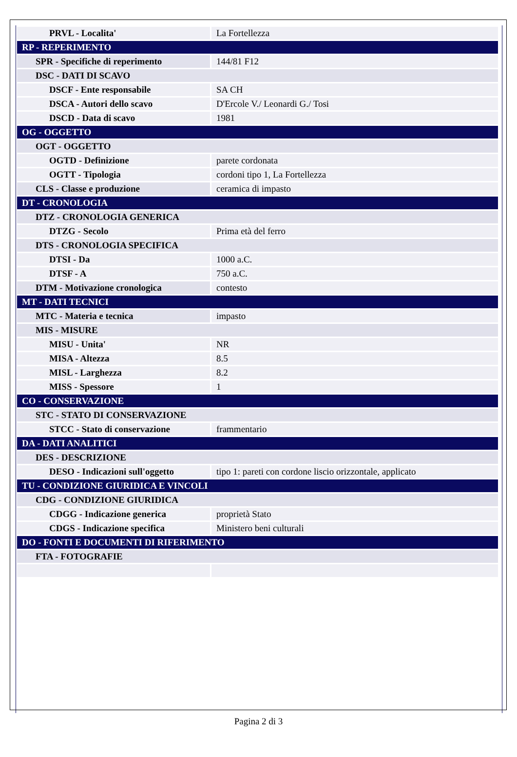| PRVL - Localita' | La Fortellezza |
| RP - REPERIMENTO | |
| SPR - Specifiche di reperimento | 144/81 F12 |
| DSC - DATI DI SCAVO | |
| DSCF - Ente responsabile | SA CH |
| DSCA - Autori dello scavo | D'Ercole V./ Leonardi G./ Tosi |
| DSCD - Data di scavo | 1981 |
| OG - OGGETTO | |
| OGT - OGGETTO | |
| OGTD - Definizione | parete cordonata |
| OGTT - Tipologia | cordoni tipo 1, La Fortellezza |
| CLS - Classe e produzione | ceramica di impasto |
| DT - CRONOLOGIA | |
| DTZ - CRONOLOGIA GENERICA | |
| DTZG - Secolo | Prima età del ferro |
| DTS - CRONOLOGIA SPECIFICA | |
| DTSI - Da | 1000 a.C. |
| DTSF - A | 750 a.C. |
| DTM - Motivazione cronologica | contesto |
| MT - DATI TECNICI | |
| MTC - Materia e tecnica | impasto |
| MIS - MISURE | |
| MISU - Unita' | NR |
| MISA - Altezza | 8.5 |
| MISL - Larghezza | 8.2 |
| MISS - Spessore | 1 |
| CO - CONSERVAZIONE | |
| STC - STATO DI CONSERVAZIONE | |
| STCC - Stato di conservazione | frammentario |
| DA - DATI ANALITICI | |
| DES - DESCRIZIONE | |
| DESO - Indicazioni sull'oggetto | tipo 1: pareti con cordone liscio orizzontale, applicato |
| TU - CONDIZIONE GIURIDICA E VINCOLI | |
| CDG - CONDIZIONE GIURIDICA | |
| CDGG - Indicazione generica | proprietà Stato |
| CDGS - Indicazione specifica | Ministero beni culturali |
| DO - FONTI E DOCUMENTI DI RIFERIMENTO | |
| FTA - FOTOGRAFIE | |
Pagina 2 di 3